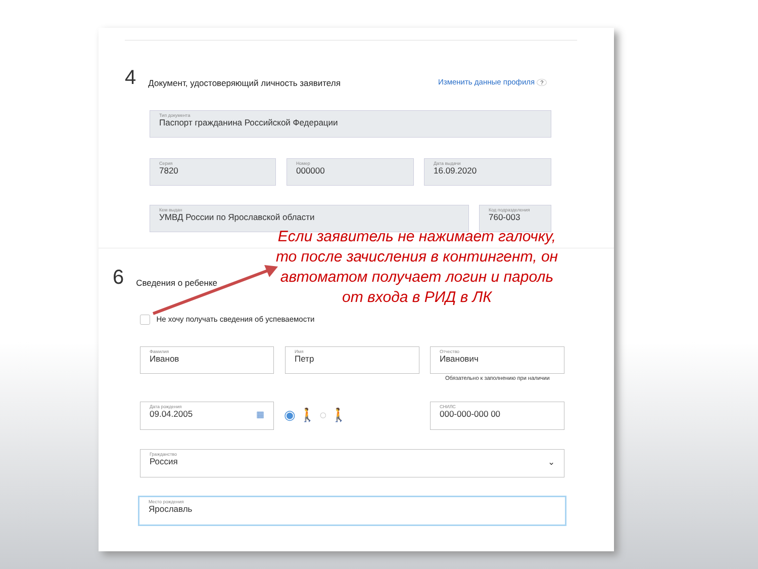4 Документ, удостоверяющий личность заявителя
Изменить данные профиля ?
Тип документа
Паспорт гражданина Российской Федерации
Серия
7820
Номер
000000
Дата выдачи
16.09.2020
Кем выдан
УМВД России по Ярославской области
Код подразделения
760-003
6 Сведения о ребенке
Не хочу получать сведения об успеваемости
Фамилия
Иванов
Имя
Петр
Отчество
Иванович
Обязательно к заполнению при наличии
Дата рождения
09.04.2005 ▦
◉ 🚶 ○ 🚶
СНИЛС
000-000-000 00
Гражданство
Россия ⌄
Место рождения
Ярославль
Если заявитель не нажимает галочку, то после зачисления в контингент, он автоматом получает логин и пароль от входа в РИД в ЛК